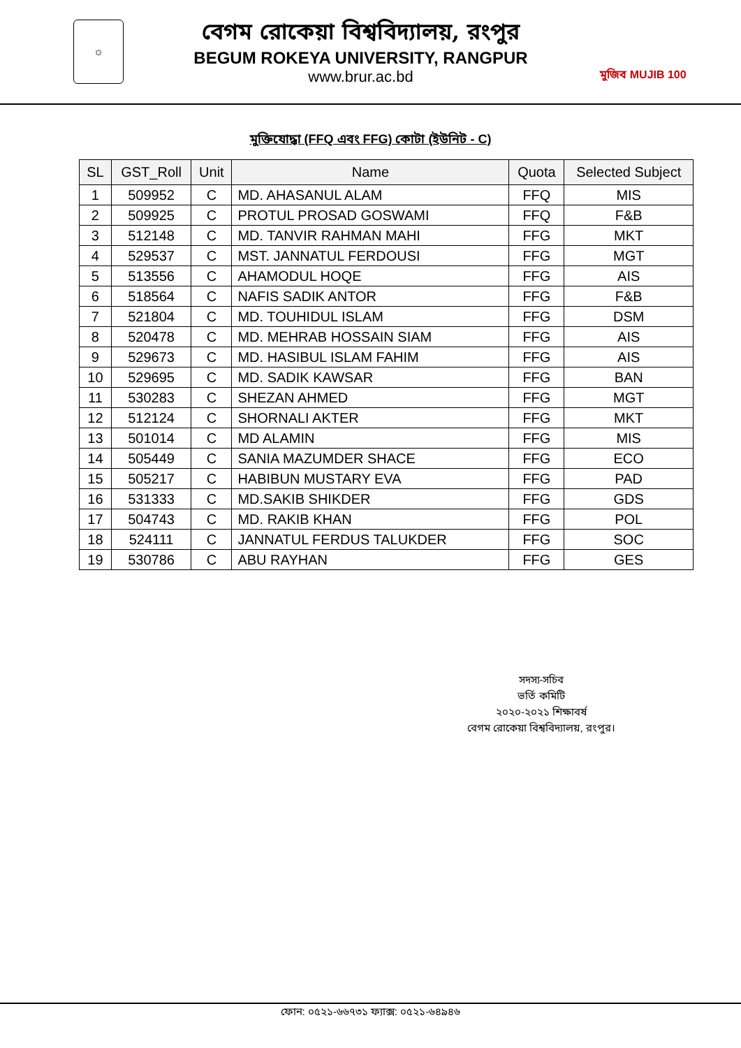☼
বেগম রোকেয়া বিশ্ববিদ্যালয়, রংপুর
BEGUM ROKEYA UNIVERSITY, RANGPUR
www.brur.ac.bd
মুজিব MUJIB 100
মুক্তিযোদ্ধা (FFQ এবং FFG) কোটা (ইউনিট - C)
| SL | GST_Roll | Unit | Name | Quota | Selected Subject |
| --- | --- | --- | --- | --- | --- |
| 1 | 509952 | C | MD. AHASANUL ALAM | FFQ | MIS |
| 2 | 509925 | C | PROTUL PROSAD GOSWAMI | FFQ | F&B |
| 3 | 512148 | C | MD. TANVIR RAHMAN MAHI | FFG | MKT |
| 4 | 529537 | C | MST. JANNATUL FERDOUSI | FFG | MGT |
| 5 | 513556 | C | AHAMODUL HOQE | FFG | AIS |
| 6 | 518564 | C | NAFIS SADIK ANTOR | FFG | F&B |
| 7 | 521804 | C | MD. TOUHIDUL ISLAM | FFG | DSM |
| 8 | 520478 | C | MD. MEHRAB HOSSAIN SIAM | FFG | AIS |
| 9 | 529673 | C | MD. HASIBUL ISLAM FAHIM | FFG | AIS |
| 10 | 529695 | C | MD. SADIK KAWSAR | FFG | BAN |
| 11 | 530283 | C | SHEZAN AHMED | FFG | MGT |
| 12 | 512124 | C | SHORNALI AKTER | FFG | MKT |
| 13 | 501014 | C | MD ALAMIN | FFG | MIS |
| 14 | 505449 | C | SANIA MAZUMDER SHACE | FFG | ECO |
| 15 | 505217 | C | HABIBUN MUSTARY EVA | FFG | PAD |
| 16 | 531333 | C | MD.SAKIB SHIKDER | FFG | GDS |
| 17 | 504743 | C | MD. RAKIB KHAN | FFG | POL |
| 18 | 524111 | C | JANNATUL FERDUS TALUKDER | FFG | SOC |
| 19 | 530786 | C | ABU RAYHAN | FFG | GES |
সদস্য-সচিব
ভর্তি কমিটি
২০২০-২০২১ শিক্ষাবর্ষ
বেগম রোকেয়া বিশ্ববিদ্যালয়, রংপুর।
ফোন: ০৫২১-৬৬৭৩১ ফ্যাক্স: ০৫২১-৬৪৯৪৬